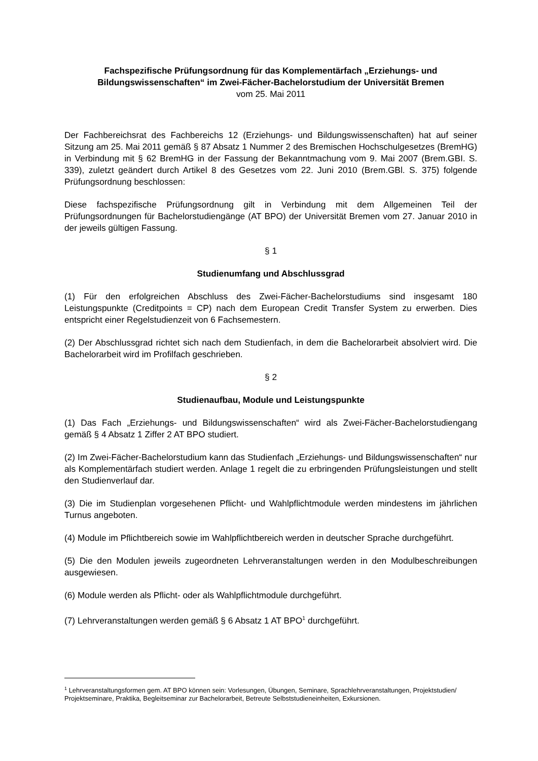Fachspezifische Prüfungsordnung für das Komplementärfach „Erziehungs- und Bildungswissenschaften“ im Zwei-Fächer-Bachelorstudium der Universität Bremen
vom 25. Mai 2011
Der Fachbereichsrat des Fachbereichs 12 (Erziehungs- und Bildungswissenschaften) hat auf seiner Sitzung am 25. Mai 2011 gemäß § 87 Absatz 1 Nummer 2 des Bremischen Hochschulgesetzes (BremHG) in Verbindung mit § 62 BremHG in der Fassung der Bekanntmachung vom 9. Mai 2007 (Brem.GBI. S. 339), zuletzt geändert durch Artikel 8 des Gesetzes vom 22. Juni 2010 (Brem.GBl. S. 375) folgende Prüfungsordnung beschlossen:
Diese fachspezifische Prüfungsordnung gilt in Verbindung mit dem Allgemeinen Teil der Prüfungsordnungen für Bachelorstudiengänge (AT BPO) der Universität Bremen vom 27. Januar 2010 in der jeweils gültigen Fassung.
§ 1
Studienumfang und Abschlussgrad
(1) Für den erfolgreichen Abschluss des Zwei-Fächer-Bachelorstudiums sind insgesamt 180 Leistungspunkte (Creditpoints = CP) nach dem European Credit Transfer System zu erwerben. Dies entspricht einer Regelstudienzeit von 6 Fachsemestern.
(2) Der Abschlussgrad richtet sich nach dem Studienfach, in dem die Bachelorarbeit absolviert wird. Die Bachelorarbeit wird im Profilfach geschrieben.
§ 2
Studienaufbau, Module und Leistungspunkte
(1) Das Fach „Erziehungs- und Bildungswissenschaften“ wird als Zwei-Fächer-Bachelorstudiengang gemäß § 4 Absatz 1 Ziffer 2 AT BPO studiert.
(2) Im Zwei-Fächer-Bachelorstudium kann das Studienfach „Erziehungs- und Bildungswissenschaften“ nur als Komplementärfach studiert werden. Anlage 1 regelt die zu erbringenden Prüfungsleistungen und stellt den Studienverlauf dar.
(3) Die im Studienplan vorgesehenen Pflicht- und Wahlpflichtmodule werden mindestens im jährlichen Turnus angeboten.
(4) Module im Pflichtbereich sowie im Wahlpflichtbereich werden in deutscher Sprache durchgeführt.
(5) Die den Modulen jeweils zugeordneten Lehrveranstaltungen werden in den Modulbeschreibungen ausgewiesen.
(6) Module werden als Pflicht- oder als Wahlpflichtmodule durchgeführt.
(7) Lehrveranstaltungen werden gemäß § 6 Absatz 1 AT BPO<sup>1</sup> durchgeführt.
<sup>1</sup> Lehrveranstaltungsformen gem. AT BPO können sein: Vorlesungen, Übungen, Seminare, Sprachlehrveranstaltungen, Projektstudien/ Projektseminare, Praktika, Begleitseminar zur Bachelorarbeit, Betreute Selbststudieneinheiten, Exkursionen.